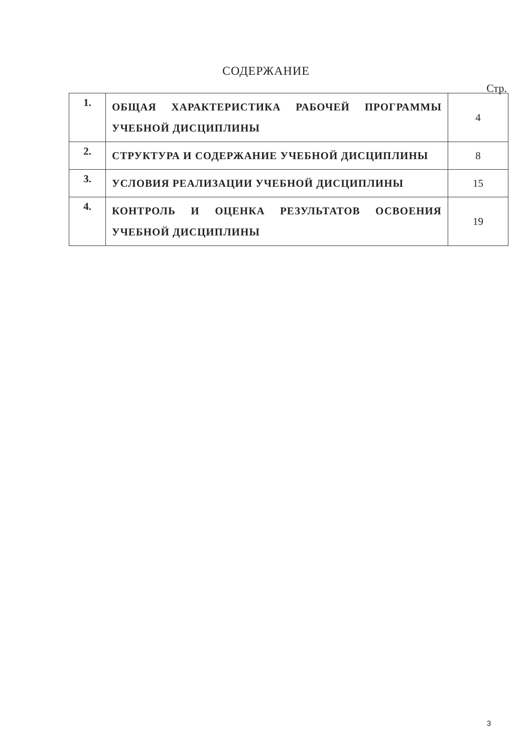СОДЕРЖАНИЕ
Стр.
| 1. | ОБЩАЯ ХАРАКТЕРИСТИКА РАБОЧЕЙ ПРОГРАММЫ УЧЕБНОЙ ДИСЦИПЛИНЫ | 4 |
| 2. | СТРУКТУРА И СОДЕРЖАНИЕ УЧЕБНОЙ ДИСЦИПЛИНЫ | 8 |
| 3. | УСЛОВИЯ РЕАЛИЗАЦИИ УЧЕБНОЙ ДИСЦИПЛИНЫ | 15 |
| 4. | КОНТРОЛЬ И ОЦЕНКА РЕЗУЛЬТАТОВ ОСВОЕНИЯ УЧЕБНОЙ ДИСЦИПЛИНЫ | 19 |
3